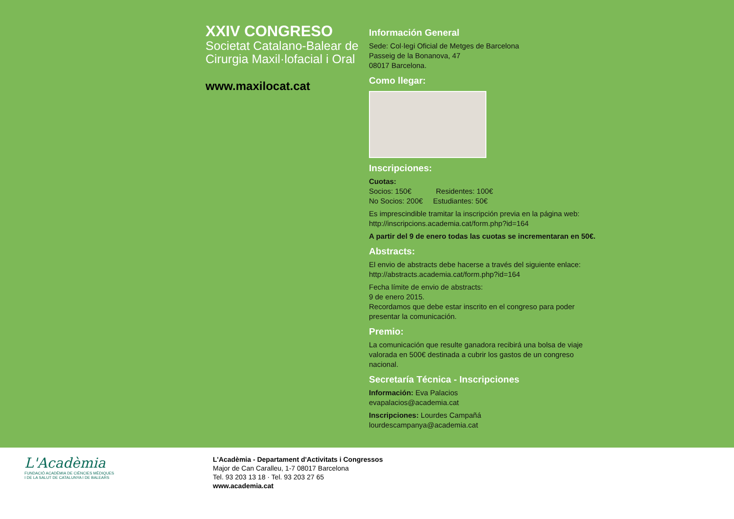XXIV CONGRESO
Societat Catalano-Balear de Cirurgia Maxil·lofacial i Oral
www.maxilocat.cat
Información General
Sede: Col·legi Oficial de Metges de Barcelona
Passeig de la Bonanova, 47
08017 Barcelona.
Como llegar:
Inscripciones:
Cuotas:
Socios: 150€ Residentes: 100€
No Socios: 200€ Estudiantes: 50€
Es imprescindible tramitar la inscripción previa en la página web:
http://inscripcions.academia.cat/form.php?id=164
A partir del 9 de enero todas las cuotas se incrementaran en 50€.
Abstracts:
El envio de abstracts debe hacerse a través del siguiente enlace:
http://abstracts.academia.cat/form.php?id=164
Fecha límite de envio de abstracts:
9 de enero 2015.
Recordamos que debe estar inscrito en el congreso para poder presentar la comunicación.
Premio:
La comunicación que resulte ganadora recibirá una bolsa de viaje valorada en 500€ destinada a cubrir los gastos de un congreso nacional.
Secretaría Técnica - Inscripciones
Información: Eva Palacios
evapalacios@academia.cat
Inscripciones: Lourdes Campañá
lourdescampanya@academia.cat
L'Acadèmia
FUNDACIÓ ACADÈMIA DE CIÈNCIES MÈDIQUES
I DE LA SALUT DE CATALUNYA I DE BALEARS
L'Acadèmia - Departament d'Activitats i Congressos
Major de Can Caralleu, 1-7 08017 Barcelona
Tel. 93 203 13 18 · Tel. 93 203 27 65
www.academia.cat